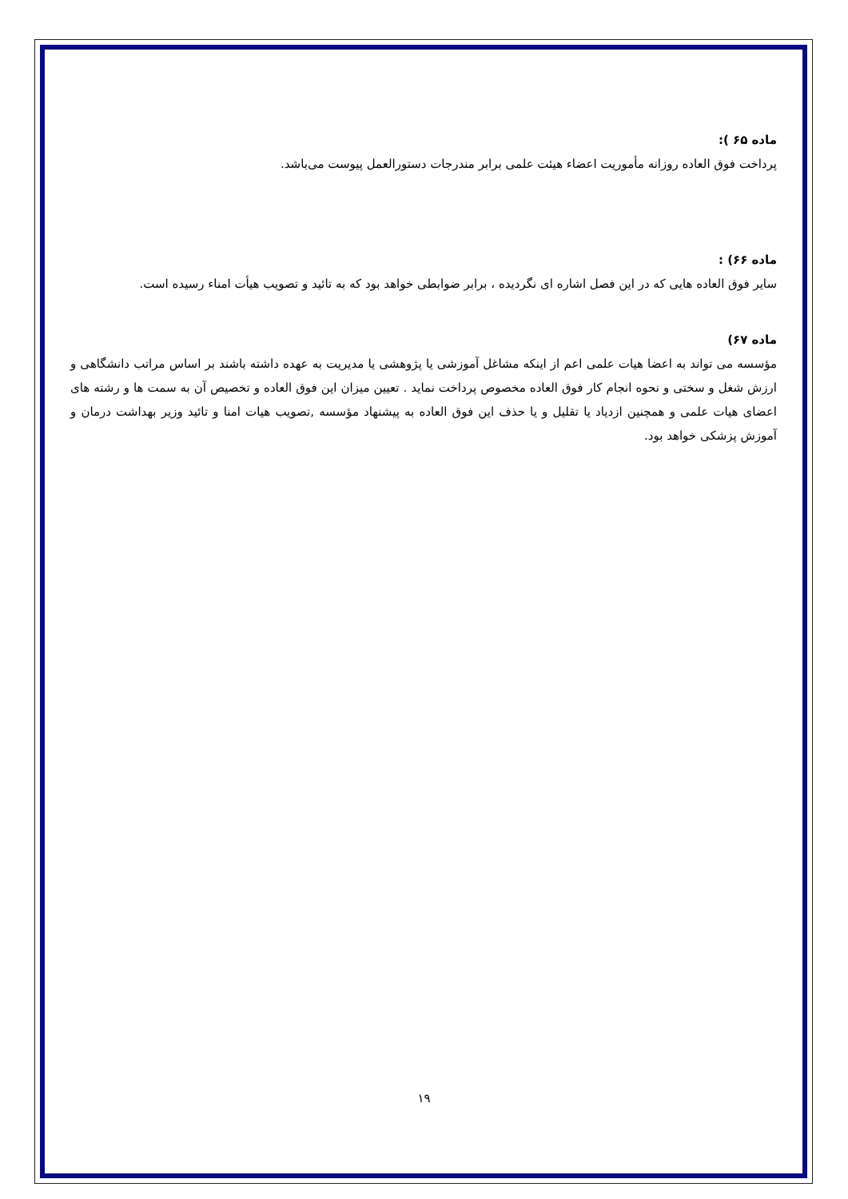ماده ۶۵ ):
پرداخت فوق العاده روزانه مأموريت اعضاء هيئت علمی برابر مندرجات دستورالعمل پيوست می‌باشد.
ماده ۶۶) :
ساير فوق العاده هايی كه در اين فصل اشاره ای نگرديده ، برابر ضوابطی خواهد بود كه به تائيد و تصويب هيأت امناء رسيده است.
ماده ۶۷)
مؤسسه می تواند به اعضا هيات علمی اعم از اينكه مشاغل آموزشی يا پژوهشی يا مديريت به عهده داشته باشند بر اساس مراتب دانشگاهی و ارزش شغل و سختی و نحوه انجام كار فوق العاده مخصوص پرداخت نمايد . تعيين ميزان اين فوق العاده و تخصيص آن به سمت ها و رشته های اعضای هيات علمی و همچنين ازدياد يا تقليل و يا حذف اين فوق العاده به پيشنهاد مؤسسه ,تصويب هيات امنا و تائيد وزير بهداشت درمان و آموزش پزشكی خواهد بود.
۱۹